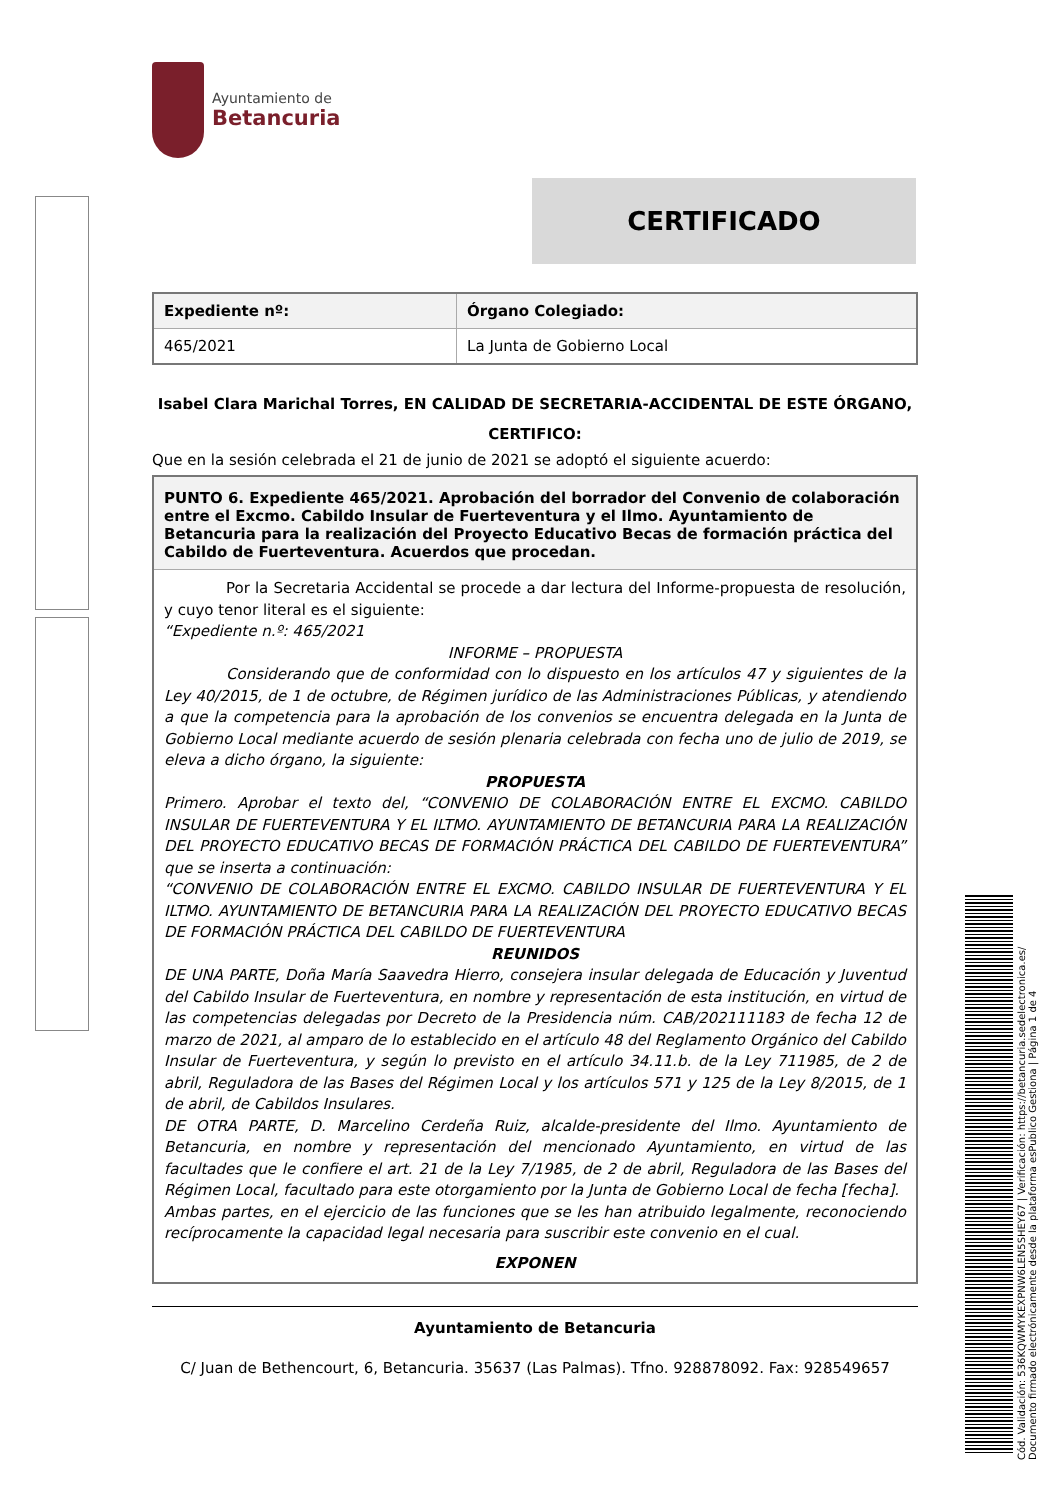Cód. Validación: 536KQWMYKEXPNW6LEN5SHEY67 | Verificación: https://betancuria.sedelectronica.es/
Documento firmado electrónicamente desde la plataforma esPublico Gestiona | Página 1 de 4
Ayuntamiento de
Betancuria
CERTIFICADO
| Expediente nº: | Órgano Colegiado: |
| --- | --- |
| 465/2021 | La Junta de Gobierno Local |
Isabel Clara Marichal Torres, EN CALIDAD DE SECRETARIA-ACCIDENTAL DE ESTE ÓRGANO,
CERTIFICO:
Que en la sesión celebrada el 21 de junio de 2021 se adoptó el siguiente acuerdo:
PUNTO 6. Expediente 465/2021. Aprobación del borrador del Convenio de colaboración entre el Excmo. Cabildo Insular de Fuerteventura y el Ilmo. Ayuntamiento de Betancuria para la realización del Proyecto Educativo Becas de formación práctica del Cabildo de Fuerteventura. Acuerdos que procedan.
Por la Secretaria Accidental se procede a dar lectura del Informe-propuesta de resolución, y cuyo tenor literal es el siguiente:
“Expediente n.º: 465/2021
INFORME – PROPUESTA
Considerando que de conformidad con lo dispuesto en los artículos 47 y siguientes de la Ley 40/2015, de 1 de octubre, de Régimen jurídico de las Administraciones Públicas, y atendiendo a que la competencia para la aprobación de los convenios se encuentra delegada en la Junta de Gobierno Local mediante acuerdo de sesión plenaria celebrada con fecha uno de julio de 2019, se eleva a dicho órgano, la siguiente:
PROPUESTA
Primero. Aprobar el texto del, “CONVENIO DE COLABORACIÓN ENTRE EL EXCMO. CABILDO INSULAR DE FUERTEVENTURA Y EL ILTMO. AYUNTAMIENTO DE BETANCURIA PARA LA REALIZACIÓN DEL PROYECTO EDUCATIVO BECAS DE FORMACIÓN PRÁCTICA DEL CABILDO DE FUERTEVENTURA” que se inserta a continuación:
“CONVENIO DE COLABORACIÓN ENTRE EL EXCMO. CABILDO INSULAR DE FUERTEVENTURA Y EL ILTMO. AYUNTAMIENTO DE BETANCURIA PARA LA REALIZACIÓN DEL PROYECTO EDUCATIVO BECAS DE FORMACIÓN PRÁCTICA DEL CABILDO DE FUERTEVENTURA
REUNIDOS
DE UNA PARTE, Doña María Saavedra Hierro, consejera insular delegada de Educación y Juventud del Cabildo Insular de Fuerteventura, en nombre y representación de esta institución, en virtud de las competencias delegadas por Decreto de la Presidencia núm. CAB/202111183 de fecha 12 de marzo de 2021, al amparo de lo establecido en el artículo 48 del Reglamento Orgánico del Cabildo Insular de Fuerteventura, y según lo previsto en el artículo 34.11.b. de la Ley 711985, de 2 de abril, Reguladora de las Bases del Régimen Local y los artículos 571 y 125 de la Ley 8/2015, de 1 de abril, de Cabildos Insulares.
DE OTRA PARTE, D. Marcelino Cerdeña Ruiz, alcalde-presidente del Ilmo. Ayuntamiento de Betancuria, en nombre y representación del mencionado Ayuntamiento, en virtud de las facultades que le confiere el art. 21 de la Ley 7/1985, de 2 de abril, Reguladora de las Bases del Régimen Local, facultado para este otorgamiento por la Junta de Gobierno Local de fecha [fecha].
Ambas partes, en el ejercicio de las funciones que se les han atribuido legalmente, reconociendo recíprocamente la capacidad legal necesaria para suscribir este convenio en el cual.
EXPONEN
Ayuntamiento de Betancuria
C/ Juan de Bethencourt, 6, Betancuria. 35637 (Las Palmas). Tfno. 928878092. Fax: 928549657